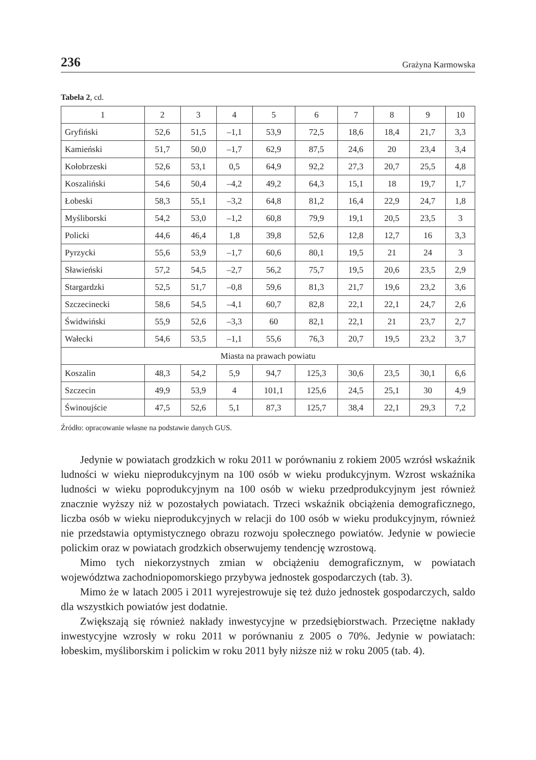236 Grażyna Karmowska
Tabela 2, cd.
| 1 | 2 | 3 | 4 | 5 | 6 | 7 | 8 | 9 | 10 |
| --- | --- | --- | --- | --- | --- | --- | --- | --- | --- |
| Gryfiński | 52,6 | 51,5 | –1,1 | 53,9 | 72,5 | 18,6 | 18,4 | 21,7 | 3,3 |
| Kamieński | 51,7 | 50,0 | –1,7 | 62,9 | 87,5 | 24,6 | 20 | 23,4 | 3,4 |
| Kołobrzeski | 52,6 | 53,1 | 0,5 | 64,9 | 92,2 | 27,3 | 20,7 | 25,5 | 4,8 |
| Koszaliński | 54,6 | 50,4 | –4,2 | 49,2 | 64,3 | 15,1 | 18 | 19,7 | 1,7 |
| Łobeski | 58,3 | 55,1 | –3,2 | 64,8 | 81,2 | 16,4 | 22,9 | 24,7 | 1,8 |
| Myśliborski | 54,2 | 53,0 | –1,2 | 60,8 | 79,9 | 19,1 | 20,5 | 23,5 | 3 |
| Policki | 44,6 | 46,4 | 1,8 | 39,8 | 52,6 | 12,8 | 12,7 | 16 | 3,3 |
| Pyrzycki | 55,6 | 53,9 | –1,7 | 60,6 | 80,1 | 19,5 | 21 | 24 | 3 |
| Sławieński | 57,2 | 54,5 | –2,7 | 56,2 | 75,7 | 19,5 | 20,6 | 23,5 | 2,9 |
| Stargardzki | 52,5 | 51,7 | –0,8 | 59,6 | 81,3 | 21,7 | 19,6 | 23,2 | 3,6 |
| Szczecinecki | 58,6 | 54,5 | –4,1 | 60,7 | 82,8 | 22,1 | 22,1 | 24,7 | 2,6 |
| Świdwiński | 55,9 | 52,6 | –3,3 | 60 | 82,1 | 22,1 | 21 | 23,7 | 2,7 |
| Wałecki | 54,6 | 53,5 | –1,1 | 55,6 | 76,3 | 20,7 | 19,5 | 23,2 | 3,7 |
| Miasta na prawach powiatu | | | | | | | | | |
| Koszalin | 48,3 | 54,2 | 5,9 | 94,7 | 125,3 | 30,6 | 23,5 | 30,1 | 6,6 |
| Szczecin | 49,9 | 53,9 | 4 | 101,1 | 125,6 | 24,5 | 25,1 | 30 | 4,9 |
| Świnoujście | 47,5 | 52,6 | 5,1 | 87,3 | 125,7 | 38,4 | 22,1 | 29,3 | 7,2 |
Źródło: opracowanie własne na podstawie danych GUS.
Jedynie w powiatach grodzkich w roku 2011 w porównaniu z rokiem 2005 wzrósł wskaźnik ludności w wieku nieprodukcyjnym na 100 osób w wieku produkcyjnym. Wzrost wskaźnika ludności w wieku poprodukcyjnym na 100 osób w wieku przedprodukcyjnym jest również znacznie wyższy niż w pozostałych powiatach. Trzeci wskaźnik obciążenia demograficznego, liczba osób w wieku nieprodukcyjnych w relacji do 100 osób w wieku produkcyjnym, również nie przedstawia optymistycznego obrazu rozwoju społecznego powiatów. Jedynie w powiecie polickim oraz w powiatach grodzkich obserwujemy tendencję wzrostową.
Mimo tych niekorzystnych zmian w obciążeniu demograficznym, w powiatach województwa zachodniopomorskiego przybywa jednostek gospodarczych (tab. 3).
Mimo że w latach 2005 i 2011 wyrejestrowuje się też dużo jednostek gospodarczych, saldo dla wszystkich powiatów jest dodatnie.
Zwiększają się również nakłady inwestycyjne w przedsiębiorstwach. Przeciętne nakłady inwestycyjne wzrosły w roku 2011 w porównaniu z 2005 o 70%. Jedynie w powiatach: łobeskim, myśliborskim i polickim w roku 2011 były niższe niż w roku 2005 (tab. 4).